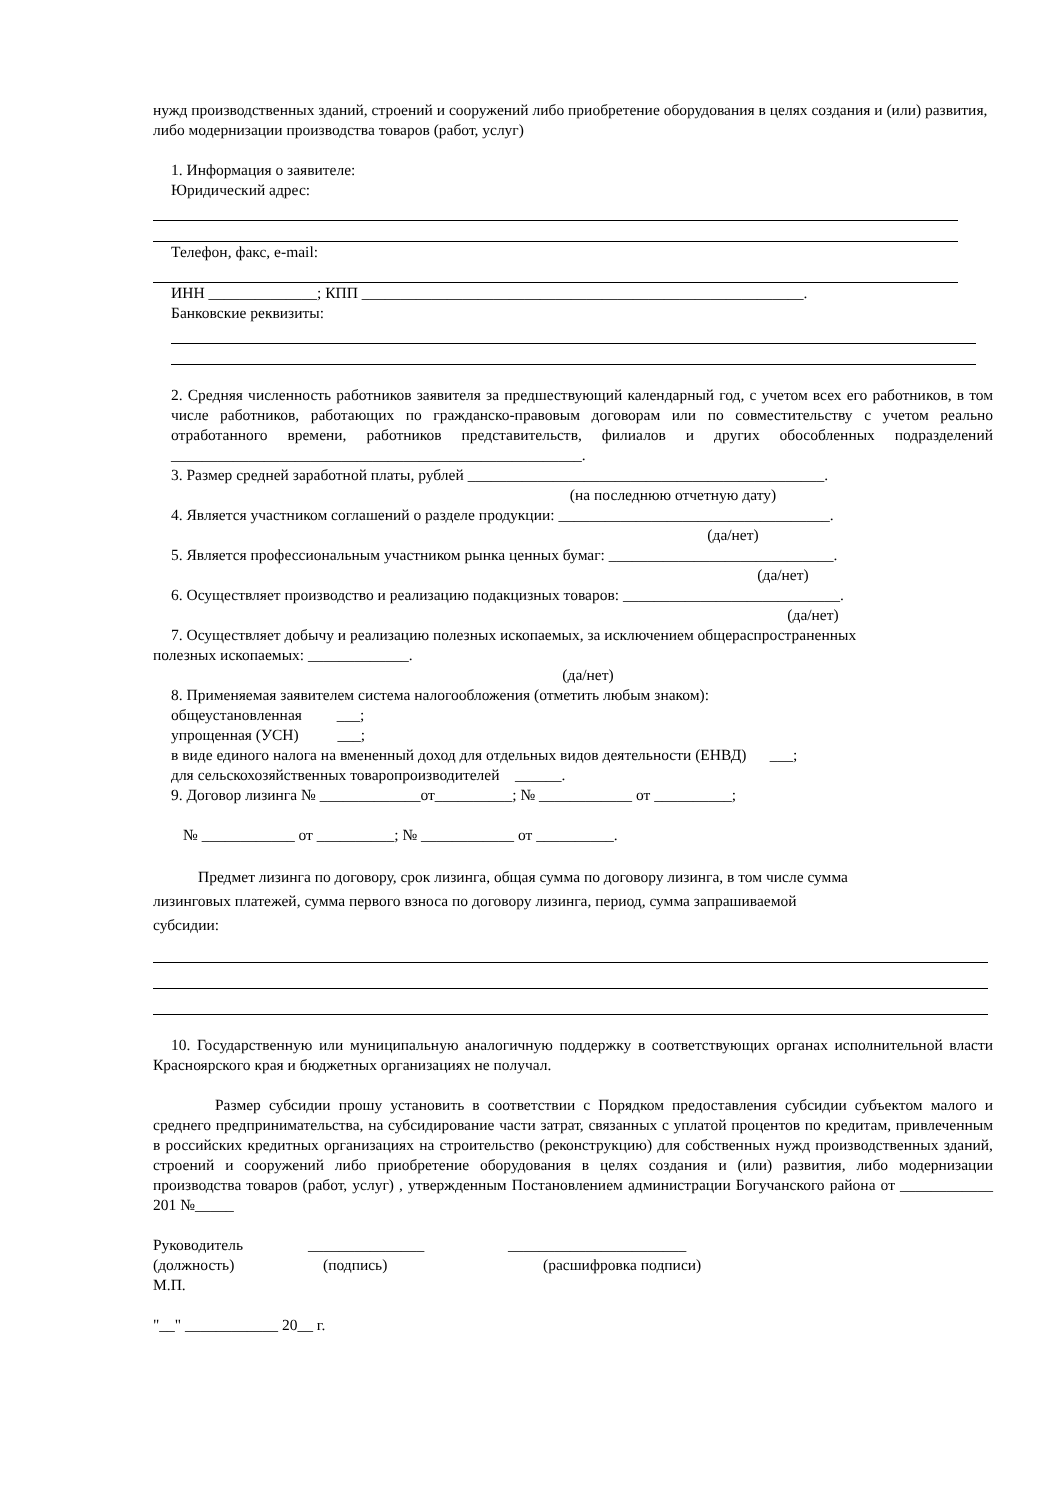нужд производственных зданий, строений и сооружений либо приобретение оборудования в целях создания и (или) развития, либо модернизации производства товаров (работ, услуг)
1. Информация о заявителе:
Юридический адрес:
Телефон, факс, e-mail:
ИНН ______________; КПП _________________________________________________________.
Банковские реквизиты:
2. Средняя численность работников заявителя за предшествующий календарный год, с учетом всех его работников, в том числе работников, работающих по гражданско-правовым договорам или по совместительству с учетом реально отработанного времени, работников представительств, филиалов и других обособленных подразделений _____________________________________________________.
3. Размер средней заработной платы, рублей ______________________________________________.
(на последнюю отчетную дату)
4. Является участником соглашений о разделе продукции: ___________________________________.
(да/нет)
5. Является профессиональным участником рынка ценных бумаг: _____________________________.
(да/нет)
6. Осуществляет производство и реализацию подакцизных товаров: ____________________________.
(да/нет)
7. Осуществляет добычу и реализацию полезных ископаемых, за исключением общераспространенных
полезных ископаемых: _____________.
(да/нет)
8. Применяемая заявителем система налогообложения (отметить любым знаком):
общеустановленная ___;
упрощенная (УСН) ___;
в виде единого налога на вмененный доход для отдельных видов деятельности (ЕНВД) ___;
для сельскохозяйственных товаропроизводителей ______.
9. Договор лизинга № _____________от__________; № ____________ от __________;
№ ____________ от __________; № ____________ от __________.
Предмет лизинга по договору, срок лизинга, общая сумма по договору лизинга, в том числе сумма
лизинговых платежей, сумма первого взноса по договору лизинга, период, сумма запрашиваемой
субсидии:
10. Государственную или муниципальную аналогичную поддержку в соответствующих органах исполнительной власти Красноярского края и бюджетных организациях не получал.
Размер субсидии прошу установить в соответствии с Порядком предоставления субсидии субъектом малого и среднего предпринимательства, на субсидирование части затрат, связанных с уплатой процентов по кредитам, привлеченным в российских кредитных организациях на строительство (реконструкцию) для собственных нужд производственных зданий, строений и сооружений либо приобретение оборудования в целях создания и (или) развития, либо модернизации производства товаров (работ, услуг) , утвержденным Постановлением администрации Богучанского района от ____________ 201 №_____
Руководитель _______________ _______________________
(должность) (подпись) (расшифровка подписи)
М.П.
"__" ____________ 20__ г.